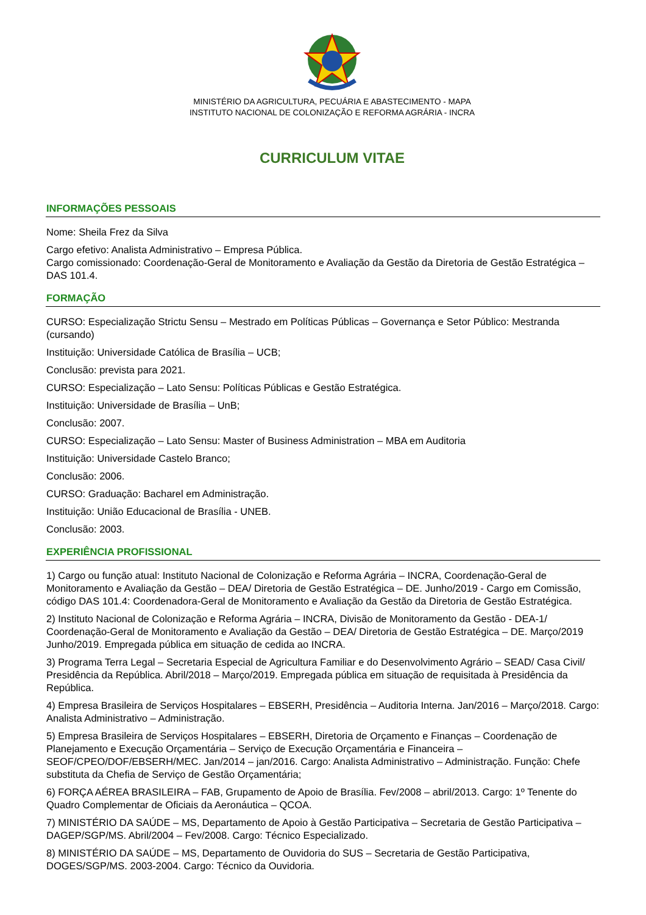MINISTÉRIO DA AGRICULTURA, PECUÁRIA E ABASTECIMENTO - MAPA
INSTITUTO NACIONAL DE COLONIZAÇÃO E REFORMA AGRÁRIA - INCRA
CURRICULUM VITAE
INFORMAÇÕES PESSOAIS
Nome: Sheila Frez da Silva
Cargo efetivo: Analista Administrativo – Empresa Pública.
Cargo comissionado: Coordenação-Geral de Monitoramento e Avaliação da Gestão da Diretoria de Gestão Estratégica – DAS 101.4.
FORMAÇÃO
CURSO: Especialização Strictu Sensu – Mestrado em Políticas Públicas – Governança e Setor Público: Mestranda (cursando)
Instituição: Universidade Católica de Brasília – UCB;
Conclusão: prevista para 2021.
CURSO: Especialização – Lato Sensu: Políticas Públicas e Gestão Estratégica.
Instituição: Universidade de Brasília – UnB;
Conclusão: 2007.
CURSO: Especialização – Lato Sensu: Master of Business Administration – MBA em Auditoria
Instituição: Universidade Castelo Branco;
Conclusão: 2006.
CURSO: Graduação: Bacharel em Administração.
Instituição: União Educacional de Brasília - UNEB.
Conclusão: 2003.
EXPERIÊNCIA PROFISSIONAL
1) Cargo ou função atual: Instituto Nacional de Colonização e Reforma Agrária – INCRA, Coordenação-Geral de Monitoramento e Avaliação da Gestão – DEA/ Diretoria de Gestão Estratégica – DE. Junho/2019 - Cargo em Comissão, código DAS 101.4: Coordenadora-Geral de Monitoramento e Avaliação da Gestão da Diretoria de Gestão Estratégica.
2) Instituto Nacional de Colonização e Reforma Agrária – INCRA, Divisão de Monitoramento da Gestão - DEA-1/ Coordenação-Geral de Monitoramento e Avaliação da Gestão – DEA/ Diretoria de Gestão Estratégica – DE. Março/2019 Junho/2019. Empregada pública em situação de cedida ao INCRA.
3) Programa Terra Legal – Secretaria Especial de Agricultura Familiar e do Desenvolvimento Agrário – SEAD/ Casa Civil/ Presidência da República. Abril/2018 – Março/2019. Empregada pública em situação de requisitada à Presidência da República.
4) Empresa Brasileira de Serviços Hospitalares – EBSERH, Presidência – Auditoria Interna. Jan/2016 – Março/2018. Cargo: Analista Administrativo – Administração.
5) Empresa Brasileira de Serviços Hospitalares – EBSERH, Diretoria de Orçamento e Finanças – Coordenação de Planejamento e Execução Orçamentária – Serviço de Execução Orçamentária e Financeira – SEOF/CPEO/DOF/EBSERH/MEC. Jan/2014 – jan/2016. Cargo: Analista Administrativo – Administração. Função: Chefe substituta da Chefia de Serviço de Gestão Orçamentária;
6) FORÇA AÉREA BRASILEIRA – FAB, Grupamento de Apoio de Brasília. Fev/2008 – abril/2013. Cargo: 1º Tenente do Quadro Complementar de Oficiais da Aeronáutica – QCOA.
7) MINISTÉRIO DA SAÚDE – MS, Departamento de Apoio à Gestão Participativa – Secretaria de Gestão Participativa – DAGEP/SGP/MS. Abril/2004 – Fev/2008. Cargo: Técnico Especializado.
8) MINISTÉRIO DA SAÚDE – MS, Departamento de Ouvidoria do SUS – Secretaria de Gestão Participativa, DOGES/SGP/MS. 2003-2004. Cargo: Técnico da Ouvidoria.